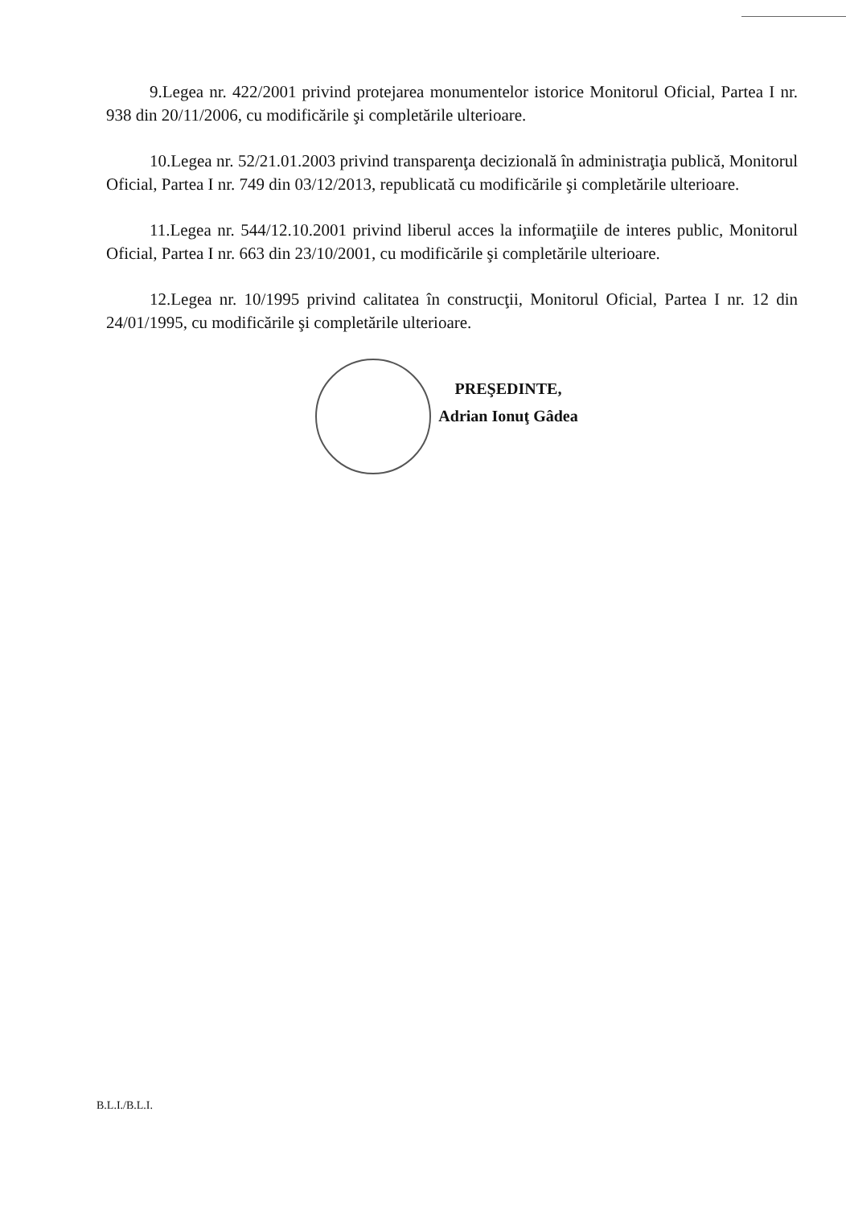9.Legea nr. 422/2001 privind protejarea monumentelor istorice Monitorul Oficial, Partea I nr. 938 din 20/11/2006, cu modificările şi completările ulterioare.
10.Legea nr. 52/21.01.2003 privind transparenţa decizională în administraţia publică, Monitorul Oficial, Partea I nr. 749 din 03/12/2013, republicată cu modificările şi completările ulterioare.
11.Legea nr. 544/12.10.2001 privind liberul acces la informaţiile de interes public, Monitorul Oficial, Partea I nr. 663 din 23/10/2001, cu modificările şi completările ulterioare.
12.Legea nr. 10/1995 privind calitatea în construcţii, Monitorul Oficial, Partea I nr. 12 din 24/01/1995, cu modificările şi completările ulterioare.
PREŞEDINTE,
Adrian Ionuţ Gâdea
B.L.I./B.L.I.